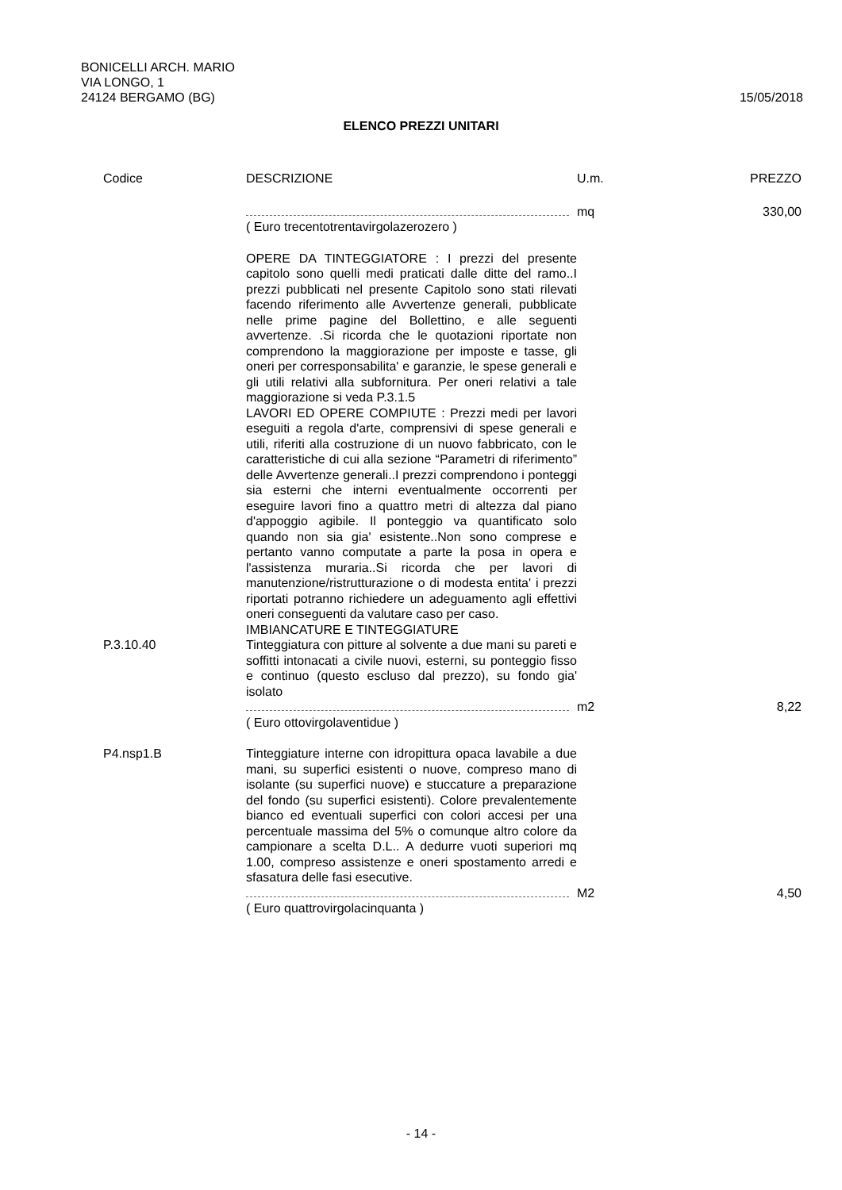BONICELLI ARCH. MARIO
VIA LONGO, 1
15/05/2018 24124 BERGAMO (BG)
ELENCO PREZZI UNITARI
| Codice | DESCRIZIONE | U.m. | PREZZO |
| --- | --- | --- | --- |
| | | mq | 330,00 |
| | ( Euro trecentotrentavirgolazerozero ) | | |
| | OPERE DA TINTEGGIATORE : I prezzi del presente capitolo sono quelli medi praticati dalle ditte del ramo..I prezzi pubblicati nel presente Capitolo sono stati rilevati facendo riferimento alle Avvertenze generali, pubblicate nelle prime pagine del Bollettino, e alle seguenti avvertenze. .Si ricorda che le quotazioni riportate non comprendono la maggiorazione per imposte e tasse, gli oneri per corresponsabilita' e garanzie, le spese generali e gli utili relativi alla subfornitura. Per oneri relativi a tale maggiorazione si veda P.3.1.5 LAVORI ED OPERE COMPIUTE : Prezzi medi per lavori eseguiti a regola d'arte, comprensivi di spese generali e utili, riferiti alla costruzione di un nuovo fabbricato, con le caratteristiche di cui alla sezione “Parametri di riferimento” delle Avvertenze generali..I prezzi comprendono i ponteggi sia esterni che interni eventualmente occorrenti per eseguire lavori fino a quattro metri di altezza dal piano d'appoggio agibile. Il ponteggio va quantificato solo quando non sia gia' esistente..Non sono comprese e pertanto vanno computate a parte la posa in opera e l'assistenza muraria..Si ricorda che per lavori di manutenzione/ristrutturazione o di modesta entita' i prezzi riportati potranno richiedere un adeguamento agli effettivi oneri conseguenti da valutare caso per caso. IMBIANCATURE E TINTEGGIATURE | | |
| P.3.10.40 | Tinteggiatura con pitture al solvente a due mani su pareti e soffitti intonacati a civile nuovi, esterni, su ponteggio fisso e continuo (questo escluso dal prezzo), su fondo gia' isolato | | |
| | | m2 | 8,22 |
| | ( Euro ottovirgolaventidue ) | | |
| P4.nsp1.B | Tinteggiature interne con idropittura opaca lavabile a due mani, su superfici esistenti o nuove, compreso mano di isolante (su superfici nuove) e stuccature a preparazione del fondo (su superfici esistenti). Colore prevalentemente bianco ed eventuali superfici con colori accesi per una percentuale massima del 5% o comunque altro colore da campionare a scelta D.L.. A dedurre vuoti superiori mq 1.00, compreso assistenze e oneri spostamento arredi e sfasatura delle fasi esecutive. | | |
| | | M2 | 4,50 |
| | ( Euro quattrovirgolacinquanta ) | | |
- 14 -